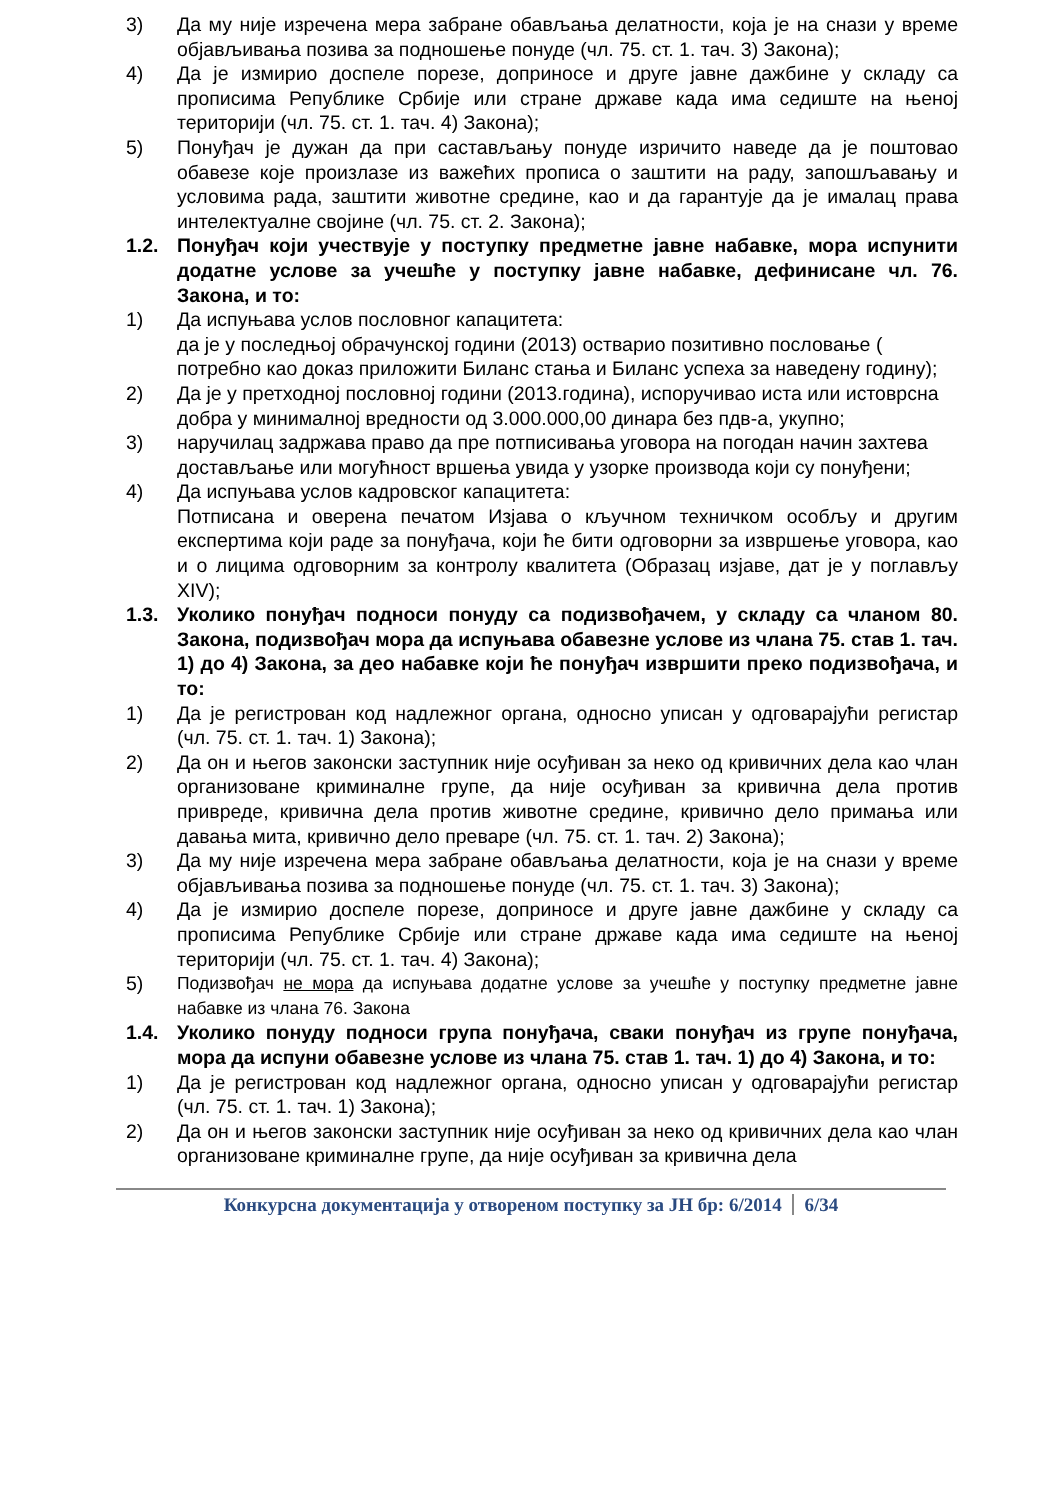3) Да му није изречена мера забране обављања делатности, која је на снази у време објављивања позива за подношење понуде (чл. 75. ст. 1. тач. 3) Закона);
4) Да је измирио доспеле порезе, доприносе и друге јавне дажбине у складу са прописима Републике Србије или стране државе када има седиште на њеној територији (чл. 75. ст. 1. тач. 4) Закона);
5) Понуђач је дужан да при састављању понуде изричито наведе да је поштовао обавезе које произлазе из важећих прописа о заштити на раду, запошљавању и условима рада, заштити животне средине, као и да гарантује да је ималац права интелектуалне својине (чл. 75. ст. 2. Закона);
1.2. Понуђач који учествује у поступку предметне јавне набавке, мора испунити додатне услове за учешће у поступку јавне набавке, дефинисане чл. 76. Закона, и то:
1) Да испуњава услов пословног капацитета:
да је у последњој обрачунској години (2013) остварио позитивно пословање ( потребно као доказ приложити Биланс стања и Биланс успеха за наведену годину);
2) Да је у претходној пословној години (2013.година), испоручивао иста или истоврсна добра у минималној вредности од 3.000.000,00 динара без пдв-а, укупно;
3) наручилац задржава право да пре потписивања уговора на погодан начин захтева достављање или могућност вршења увида у узорке производа који су понуђени;
4) Да испуњава услов кадровског капацитета:
Потписана и оверена печатом Изјава о кључном техничком особљу и другим експертима који раде за понуђача, који ће бити одговорни за извршење уговора, као и о лицима одговорним за контролу квалитета (Образац изјаве, дат је у поглављу XIV);
1.3. Уколико понуђач подноси понуду са подизвођачем, у складу са чланом 80. Закона, подизвођач мора да испуњава обавезне услове из члана 75. став 1. тач. 1) до 4) Закона, за део набавке који ће понуђач извршити преко подизвођача, и то:
1) Да је регистрован код надлежног органа, односно уписан у одговарајући регистар (чл. 75. ст. 1. тач. 1) Закона);
2) Да он и његов законски заступник није осуђиван за неко од кривичних дела као члан организоване криминалне групе, да није осуђиван за кривична дела против привреде, кривична дела против животне средине, кривично дело примања или давања мита, кривично дело преваре (чл. 75. ст. 1. тач. 2) Закона);
3) Да му није изречена мера забране обављања делатности, која је на снази у време објављивања позива за подношење понуде (чл. 75. ст. 1. тач. 3) Закона);
4) Да је измирио доспеле порезе, доприносе и друге јавне дажбине у складу са прописима Републике Србије или стране државе када има седиште на њеној територији (чл. 75. ст. 1. тач. 4) Закона);
5) Подизвођач не мора да испуњава додатне услове за учешће у поступку предметне јавне набавке из члана 76. Закона
1.4. Уколико понуду подноси група понуђача, сваки понуђач из групе понуђача, мора да испуни обавезне услове из члана 75. став 1. тач. 1) до 4) Закона, и то:
1) Да је регистрован код надлежног органа, односно уписан у одговарајући регистар (чл. 75. ст. 1. тач. 1) Закона);
2) Да он и његов законски заступник није осуђиван за неко од кривичних дела као члан организоване криминалне групе, да није осуђиван за кривична дела
Конкурсна документација у отвореном поступку за ЈН бр: 6/2014 6/34